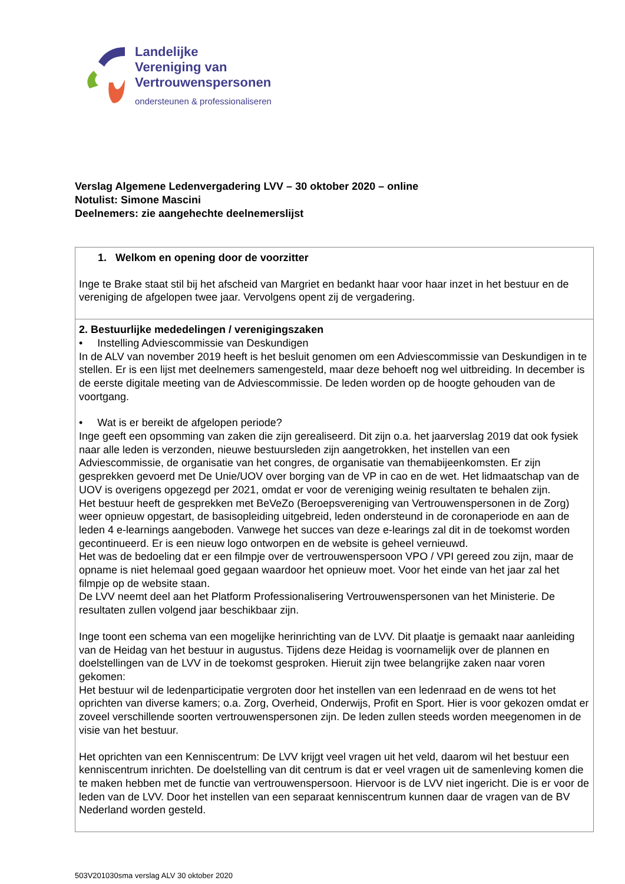Landelijke
Vereniging van
Vertrouwenspersonen
ondersteunen & professionaliseren
Verslag Algemene Ledenvergadering LVV – 30 oktober 2020 – online
Notulist: Simone Mascini
Deelnemers: zie aangehechte deelnemerslijst
| 1. Welkom en opening door de voorzitter Inge te Brake staat stil bij het afscheid van Margriet en bedankt haar voor haar inzet in het bestuur en de vereniging de afgelopen twee jaar. Vervolgens opent zij de vergadering. |
| 2. Bestuurlijke mededelingen / verenigingszaken • Instelling Adviescommissie van Deskundigen In de ALV van november 2019 heeft is het besluit genomen om een Adviescommissie van Deskundigen in te stellen. Er is een lijst met deelnemers samengesteld, maar deze behoeft nog wel uitbreiding. In december is de eerste digitale meeting van de Adviescommissie. De leden worden op de hoogte gehouden van de voortgang. • Wat is er bereikt de afgelopen periode? Inge geeft een opsomming van zaken die zijn gerealiseerd. Dit zijn o.a. het jaarverslag 2019 dat ook fysiek naar alle leden is verzonden, nieuwe bestuursleden zijn aangetrokken, het instellen van een Adviescommissie, de organisatie van het congres, de organisatie van themabijeenkomsten. Er zijn gesprekken gevoerd met De Unie/UOV over borging van de VP in cao en de wet. Het lidmaatschap van de UOV is overigens opgezegd per 2021, omdat er voor de vereniging weinig resultaten te behalen zijn. Het bestuur heeft de gesprekken met BeVeZo (Beroepsvereniging van Vertrouwenspersonen in de Zorg) weer opnieuw opgestart, de basisopleiding uitgebreid, leden ondersteund in de coronaperiode en aan de leden 4 e-learnings aangeboden. Vanwege het succes van deze e-learings zal dit in de toekomst worden gecontinueerd. Er is een nieuw logo ontworpen en de website is geheel vernieuwd. Het was de bedoeling dat er een filmpje over de vertrouwenspersoon VPO / VPI gereed zou zijn, maar de opname is niet helemaal goed gegaan waardoor het opnieuw moet. Voor het einde van het jaar zal het filmpje op de website staan. De LVV neemt deel aan het Platform Professionalisering Vertrouwenspersonen van het Ministerie. De resultaten zullen volgend jaar beschikbaar zijn. Inge toont een schema van een mogelijke herinrichting van de LVV. Dit plaatje is gemaakt naar aanleiding van de Heidag van het bestuur in augustus. Tijdens deze Heidag is voornamelijk over de plannen en doelstellingen van de LVV in de toekomst gesproken. Hieruit zijn twee belangrijke zaken naar voren gekomen: Het bestuur wil de ledenparticipatie vergroten door het instellen van een ledenraad en de wens tot het oprichten van diverse kamers; o.a. Zorg, Overheid, Onderwijs, Profit en Sport. Hier is voor gekozen omdat er zoveel verschillende soorten vertrouwenspersonen zijn. De leden zullen steeds worden meegenomen in de visie van het bestuur. Het oprichten van een Kenniscentrum: De LVV krijgt veel vragen uit het veld, daarom wil het bestuur een kenniscentrum inrichten. De doelstelling van dit centrum is dat er veel vragen uit de samenleving komen die te maken hebben met de functie van vertrouwenspersoon. Hiervoor is de LVV niet ingericht. Die is er voor de leden van de LVV. Door het instellen van een separaat kenniscentrum kunnen daar de vragen van de BV Nederland worden gesteld. |
503V201030sma verslag ALV 30 oktober 2020